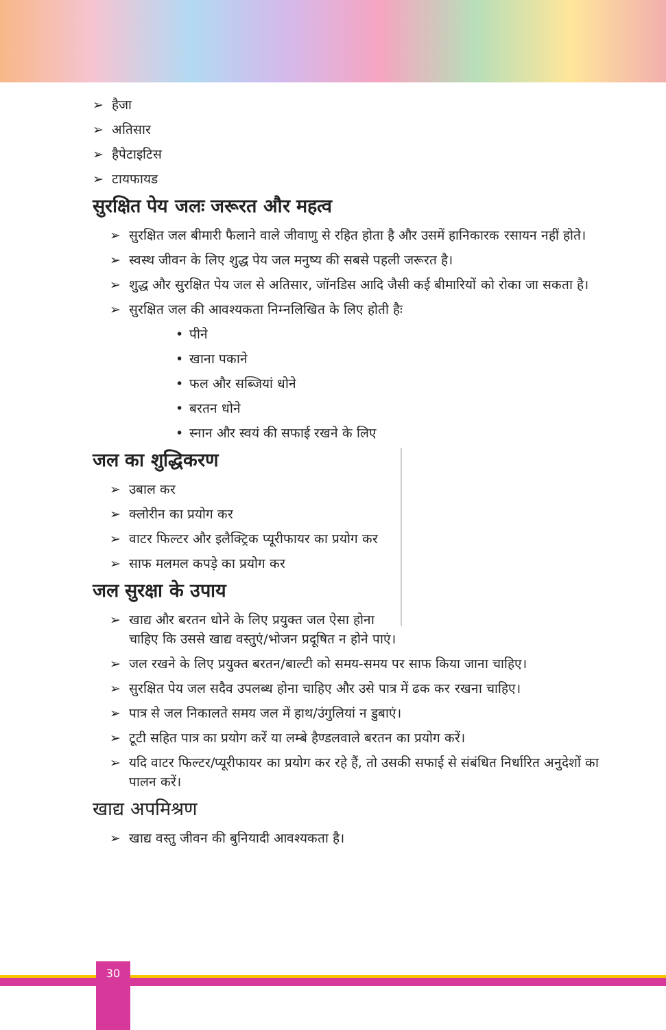हैजा
अतिसार
हैपेटाइटिस
टायफायड
सुरक्षित पेय जलः जरूरत और महत्व
सुरक्षित जल बीमारी फैलाने वाले जीवाणु से रहित होता है और उसमें हानिकारक रसायन नहीं होते।
स्वस्थ जीवन के लिए शुद्ध पेय जल मनुष्य की सबसे पहली जरूरत है।
शुद्ध और सुरक्षित पेय जल से अतिसार, जॉनडिस आदि जैसी कई बीमारियों को रोका जा सकता है।
सुरक्षित जल की आवश्यकता निम्नलिखित के लिए होती हैः
पीने
खाना पकाने
फल और सब्जियां धोने
बरतन धोने
स्नान और स्वयं की सफाई रखने के लिए
जल का शुद्धिकरण
उबाल कर
क्लोरीन का प्रयोग कर
वाटर फिल्टर और इलैक्ट्रिक प्यूरीफायर का प्रयोग कर
साफ मलमल कपड़े का प्रयोग कर
जल सुरक्षा के उपाय
खाद्य और बरतन धोने के लिए प्रयुक्त जल ऐसा होना चाहिए कि उससे खाद्य वस्तुएं/भोजन प्रदूषित न होने पाएं।
जल रखने के लिए प्रयुक्त बरतन/बाल्टी को समय-समय पर साफ किया जाना चाहिए।
सुरक्षित पेय जल सदैव उपलब्ध होना चाहिए और उसे पात्र में ढक कर रखना चाहिए।
पात्र से जल निकालते समय जल में हाथ/उंगुलियां न डुबाएं।
टूटी सहित पात्र का प्रयोग करें या लम्बे हैण्डलवाले बरतन का प्रयोग करें।
यदि वाटर फिल्टर/प्यूरीफायर का प्रयोग कर रहे हैं, तो उसकी सफाई से संबंधित निर्धारित अनुदेशों का पालन करें।
खाद्य अपमिश्रण
खाद्य वस्तु जीवन की बुनियादी आवश्यकता है।
30